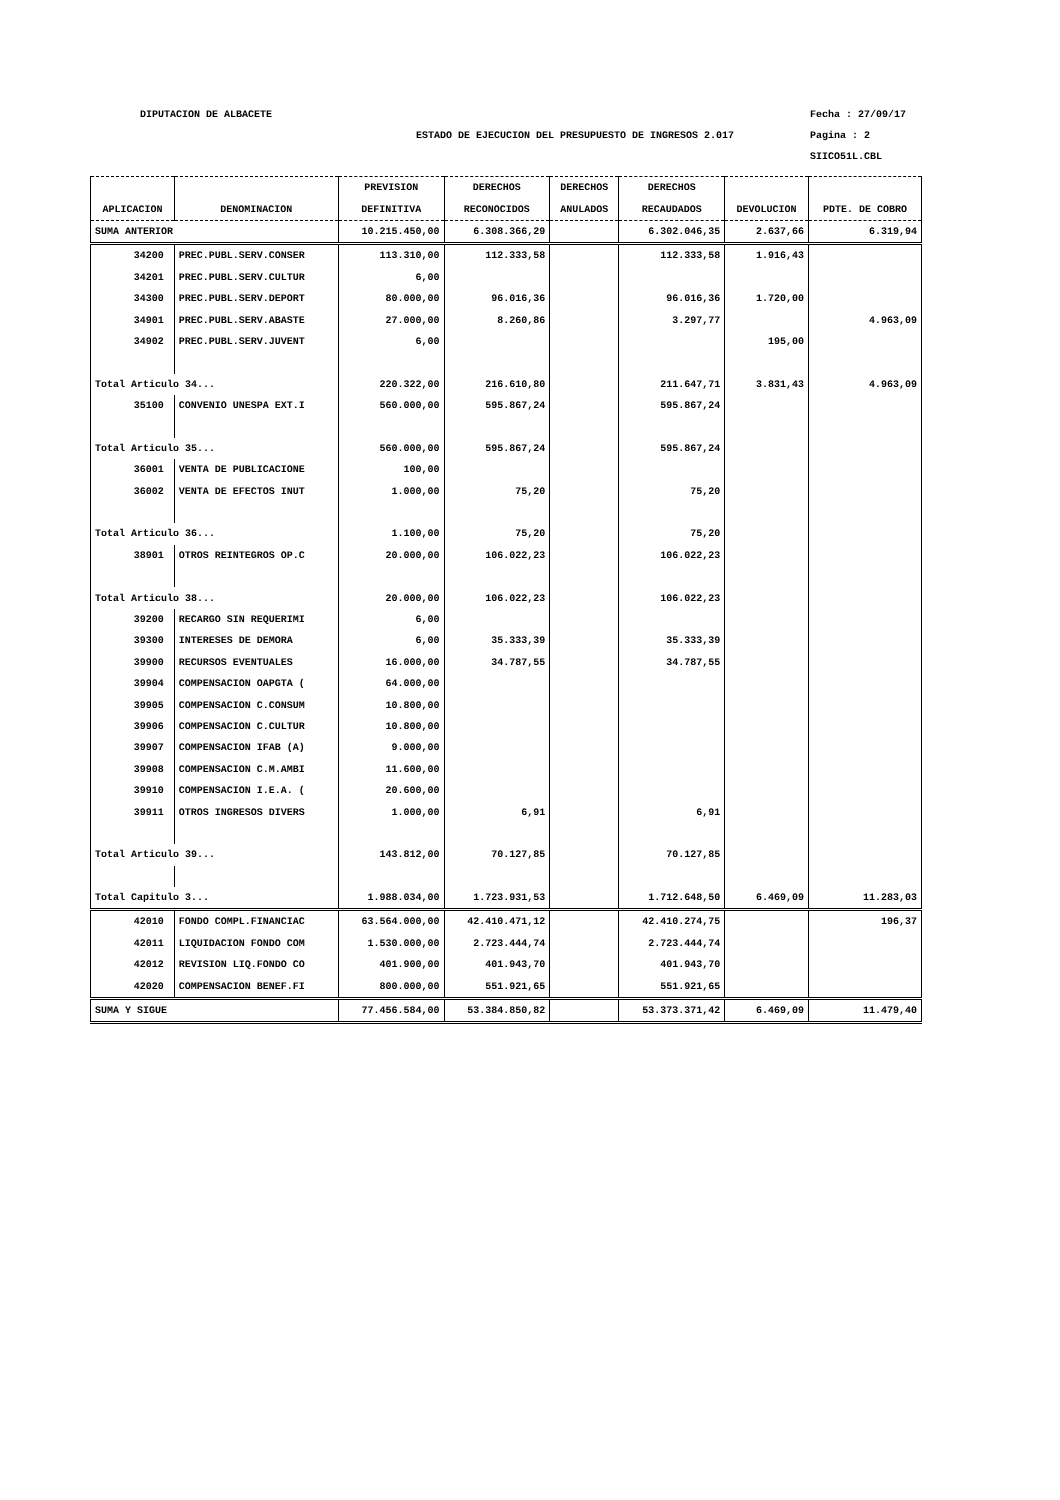DIPUTACION DE ALBACETE Fecha : 27/09/17
ESTADO DE EJECUCION DEL PRESUPUESTO DE INGRESOS 2.017 Pagina : 2
SIICO51L.CBL
| | | PREVISION | DERECHOS | DERECHOS | DERECHOS | | |
| --- | --- | --- | --- | --- | --- | --- | --- |
| APLICACION | DENOMINACION | DEFINITIVA | RECONOCIDOS | ANULADOS | RECAUDADOS | DEVOLUCION | PDTE. DE COBRO |
| SUMA ANTERIOR | | 10.215.450,00 | 6.308.366,29 | | 6.302.046,35 | 2.637,66 | 6.319,94 |
| 34200 | PREC.PUBL.SERV.CONSER | 113.310,00 | 112.333,58 | | 112.333,58 | 1.916,43 | |
| 34201 | PREC.PUBL.SERV.CULTUR | 6,00 | | | | | |
| 34300 | PREC.PUBL.SERV.DEPORT | 80.000,00 | 96.016,36 | | 96.016,36 | 1.720,00 | |
| 34901 | PREC.PUBL.SERV.ABASTE | 27.000,00 | 8.260,86 | | 3.297,77 | | 4.963,09 |
| 34902 | PREC.PUBL.SERV.JUVENT | 6,00 | | | | 195,00 | |
| Total Articulo 34... | | 220.322,00 | 216.610,80 | | 211.647,71 | 3.831,43 | 4.963,09 |
| 35100 | CONVENIO UNESPA EXT.I | 560.000,00 | 595.867,24 | | 595.867,24 | | |
| Total Articulo 35... | | 560.000,00 | 595.867,24 | | 595.867,24 | | |
| 36001 | VENTA DE PUBLICACIONE | 100,00 | | | | | |
| 36002 | VENTA DE EFECTOS INUT | 1.000,00 | 75,20 | | 75,20 | | |
| Total Articulo 36... | | 1.100,00 | 75,20 | | 75,20 | | |
| 38901 | OTROS REINTEGROS OP.C | 20.000,00 | 106.022,23 | | 106.022,23 | | |
| Total Articulo 38... | | 20.000,00 | 106.022,23 | | 106.022,23 | | |
| 39200 | RECARGO SIN REQUERIMI | 6,00 | | | | | |
| 39300 | INTERESES DE DEMORA | 6,00 | 35.333,39 | | 35.333,39 | | |
| 39900 | RECURSOS EVENTUALES | 16.000,00 | 34.787,55 | | 34.787,55 | | |
| 39904 | COMPENSACION OAPGTA ( | 64.000,00 | | | | | |
| 39905 | COMPENSACION C.CONSUM | 10.800,00 | | | | | |
| 39906 | COMPENSACION C.CULTUR | 10.800,00 | | | | | |
| 39907 | COMPENSACION IFAB (A) | 9.000,00 | | | | | |
| 39908 | COMPENSACION C.M.AMBI | 11.600,00 | | | | | |
| 39910 | COMPENSACION I.E.A. ( | 20.600,00 | | | | | |
| 39911 | OTROS INGRESOS DIVERS | 1.000,00 | 6,91 | | 6,91 | | |
| Total Articulo 39... | | 143.812,00 | 70.127,85 | | 70.127,85 | | |
| Total Capitulo 3... | | 1.988.034,00 | 1.723.931,53 | | 1.712.648,50 | 6.469,09 | 11.283,03 |
| 42010 | FONDO COMPL.FINANCIAC | 63.564.000,00 | 42.410.471,12 | | 42.410.274,75 | | 196,37 |
| 42011 | LIQUIDACION FONDO COM | 1.530.000,00 | 2.723.444,74 | | 2.723.444,74 | | |
| 42012 | REVISION LIQ.FONDO CO | 401.900,00 | 401.943,70 | | 401.943,70 | | |
| 42020 | COMPENSACION BENEF.FI | 800.000,00 | 551.921,65 | | 551.921,65 | | |
| SUMA Y SIGUE | | 77.456.584,00 | 53.384.850,82 | | 53.373.371,42 | 6.469,09 | 11.479,40 |